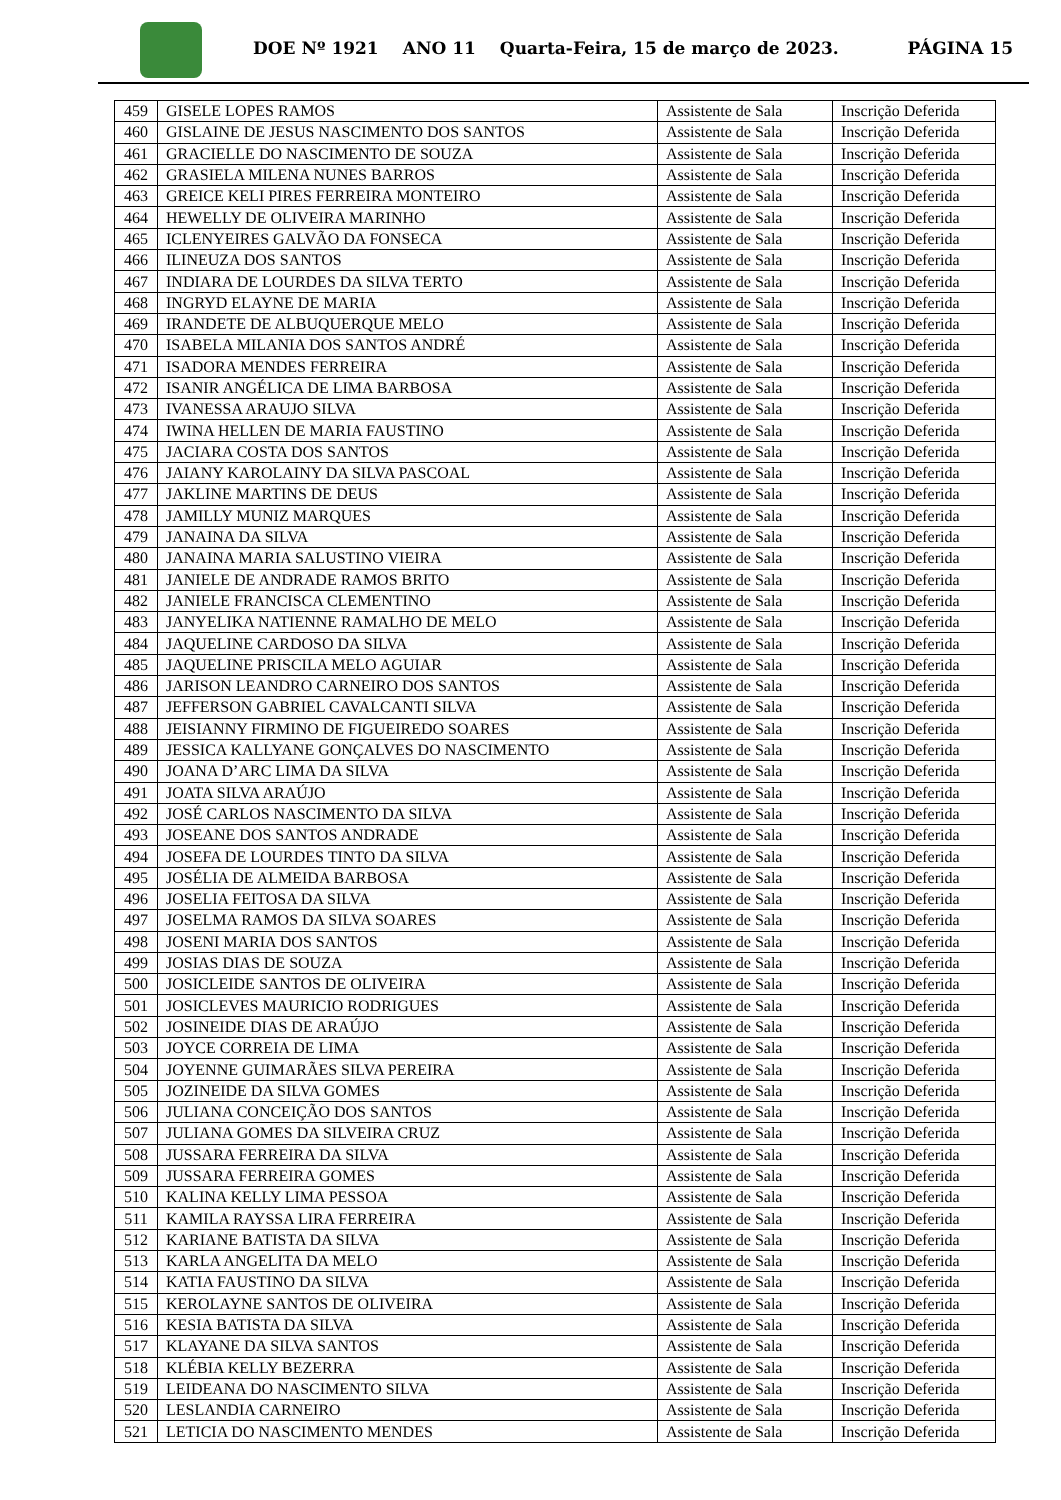DOE Nº 1921 ANO 11 Quarta-Feira, 15 de março de 2023. PÁGINA 15
| 459 | GISELE LOPES RAMOS | Assistente de Sala | Inscrição Deferida |
| 460 | GISLAINE DE JESUS NASCIMENTO DOS SANTOS | Assistente de Sala | Inscrição Deferida |
| 461 | GRACIELLE DO NASCIMENTO DE SOUZA | Assistente de Sala | Inscrição Deferida |
| 462 | GRASIELA MILENA NUNES BARROS | Assistente de Sala | Inscrição Deferida |
| 463 | GREICE KELI PIRES FERREIRA MONTEIRO | Assistente de Sala | Inscrição Deferida |
| 464 | HEWELLY DE OLIVEIRA MARINHO | Assistente de Sala | Inscrição Deferida |
| 465 | ICLENYEIRES GALVÃO DA FONSECA | Assistente de Sala | Inscrição Deferida |
| 466 | ILINEUZA DOS SANTOS | Assistente de Sala | Inscrição Deferida |
| 467 | INDIARA DE LOURDES DA SILVA TERTO | Assistente de Sala | Inscrição Deferida |
| 468 | INGRYD ELAYNE DE MARIA | Assistente de Sala | Inscrição Deferida |
| 469 | IRANDETE DE ALBUQUERQUE MELO | Assistente de Sala | Inscrição Deferida |
| 470 | ISABELA MILANIA DOS SANTOS ANDRÉ | Assistente de Sala | Inscrição Deferida |
| 471 | ISADORA MENDES FERREIRA | Assistente de Sala | Inscrição Deferida |
| 472 | ISANIR ANGÉLICA DE LIMA BARBOSA | Assistente de Sala | Inscrição Deferida |
| 473 | IVANESSA ARAUJO SILVA | Assistente de Sala | Inscrição Deferida |
| 474 | IWINA HELLEN DE MARIA FAUSTINO | Assistente de Sala | Inscrição Deferida |
| 475 | JACIARA COSTA DOS SANTOS | Assistente de Sala | Inscrição Deferida |
| 476 | JAIANY KAROLAINY DA SILVA PASCOAL | Assistente de Sala | Inscrição Deferida |
| 477 | JAKLINE MARTINS DE DEUS | Assistente de Sala | Inscrição Deferida |
| 478 | JAMILLY MUNIZ MARQUES | Assistente de Sala | Inscrição Deferida |
| 479 | JANAINA DA SILVA | Assistente de Sala | Inscrição Deferida |
| 480 | JANAINA MARIA SALUSTINO VIEIRA | Assistente de Sala | Inscrição Deferida |
| 481 | JANIELE DE ANDRADE RAMOS BRITO | Assistente de Sala | Inscrição Deferida |
| 482 | JANIELE FRANCISCA CLEMENTINO | Assistente de Sala | Inscrição Deferida |
| 483 | JANYELIKA NATIENNE RAMALHO DE MELO | Assistente de Sala | Inscrição Deferida |
| 484 | JAQUELINE CARDOSO DA SILVA | Assistente de Sala | Inscrição Deferida |
| 485 | JAQUELINE PRISCILA MELO AGUIAR | Assistente de Sala | Inscrição Deferida |
| 486 | JARISON LEANDRO CARNEIRO DOS SANTOS | Assistente de Sala | Inscrição Deferida |
| 487 | JEFFERSON GABRIEL CAVALCANTI SILVA | Assistente de Sala | Inscrição Deferida |
| 488 | JEISIANNY FIRMINO DE FIGUEIREDO SOARES | Assistente de Sala | Inscrição Deferida |
| 489 | JESSICA KALLYANE GONÇALVES DO NASCIMENTO | Assistente de Sala | Inscrição Deferida |
| 490 | JOANA D’ARC LIMA DA SILVA | Assistente de Sala | Inscrição Deferida |
| 491 | JOATA SILVA ARAÚJO | Assistente de Sala | Inscrição Deferida |
| 492 | JOSÉ CARLOS NASCIMENTO DA SILVA | Assistente de Sala | Inscrição Deferida |
| 493 | JOSEANE DOS SANTOS ANDRADE | Assistente de Sala | Inscrição Deferida |
| 494 | JOSEFA DE LOURDES TINTO DA SILVA | Assistente de Sala | Inscrição Deferida |
| 495 | JOSÉLIA DE ALMEIDA BARBOSA | Assistente de Sala | Inscrição Deferida |
| 496 | JOSELIA FEITOSA DA SILVA | Assistente de Sala | Inscrição Deferida |
| 497 | JOSELMA RAMOS DA SILVA SOARES | Assistente de Sala | Inscrição Deferida |
| 498 | JOSENI MARIA DOS SANTOS | Assistente de Sala | Inscrição Deferida |
| 499 | JOSIAS DIAS DE SOUZA | Assistente de Sala | Inscrição Deferida |
| 500 | JOSICLEIDE SANTOS DE OLIVEIRA | Assistente de Sala | Inscrição Deferida |
| 501 | JOSICLEVES MAURICIO RODRIGUES | Assistente de Sala | Inscrição Deferida |
| 502 | JOSINEIDE DIAS DE ARAÚJO | Assistente de Sala | Inscrição Deferida |
| 503 | JOYCE CORREIA DE LIMA | Assistente de Sala | Inscrição Deferida |
| 504 | JOYENNE GUIMARÃES SILVA PEREIRA | Assistente de Sala | Inscrição Deferida |
| 505 | JOZINEIDE DA SILVA GOMES | Assistente de Sala | Inscrição Deferida |
| 506 | JULIANA CONCEIÇÃO DOS SANTOS | Assistente de Sala | Inscrição Deferida |
| 507 | JULIANA GOMES DA SILVEIRA CRUZ | Assistente de Sala | Inscrição Deferida |
| 508 | JUSSARA FERREIRA DA SILVA | Assistente de Sala | Inscrição Deferida |
| 509 | JUSSARA FERREIRA GOMES | Assistente de Sala | Inscrição Deferida |
| 510 | KALINA KELLY LIMA PESSOA | Assistente de Sala | Inscrição Deferida |
| 511 | KAMILA RAYSSA LIRA FERREIRA | Assistente de Sala | Inscrição Deferida |
| 512 | KARIANE BATISTA DA SILVA | Assistente de Sala | Inscrição Deferida |
| 513 | KARLA ANGELITA DA MELO | Assistente de Sala | Inscrição Deferida |
| 514 | KATIA FAUSTINO DA SILVA | Assistente de Sala | Inscrição Deferida |
| 515 | KEROLAYNE SANTOS DE OLIVEIRA | Assistente de Sala | Inscrição Deferida |
| 516 | KESIA BATISTA DA SILVA | Assistente de Sala | Inscrição Deferida |
| 517 | KLAYANE DA SILVA SANTOS | Assistente de Sala | Inscrição Deferida |
| 518 | KLÉBIA KELLY BEZERRA | Assistente de Sala | Inscrição Deferida |
| 519 | LEIDEANA DO NASCIMENTO SILVA | Assistente de Sala | Inscrição Deferida |
| 520 | LESLANDIA CARNEIRO | Assistente de Sala | Inscrição Deferida |
| 521 | LETICIA DO NASCIMENTO MENDES | Assistente de Sala | Inscrição Deferida |